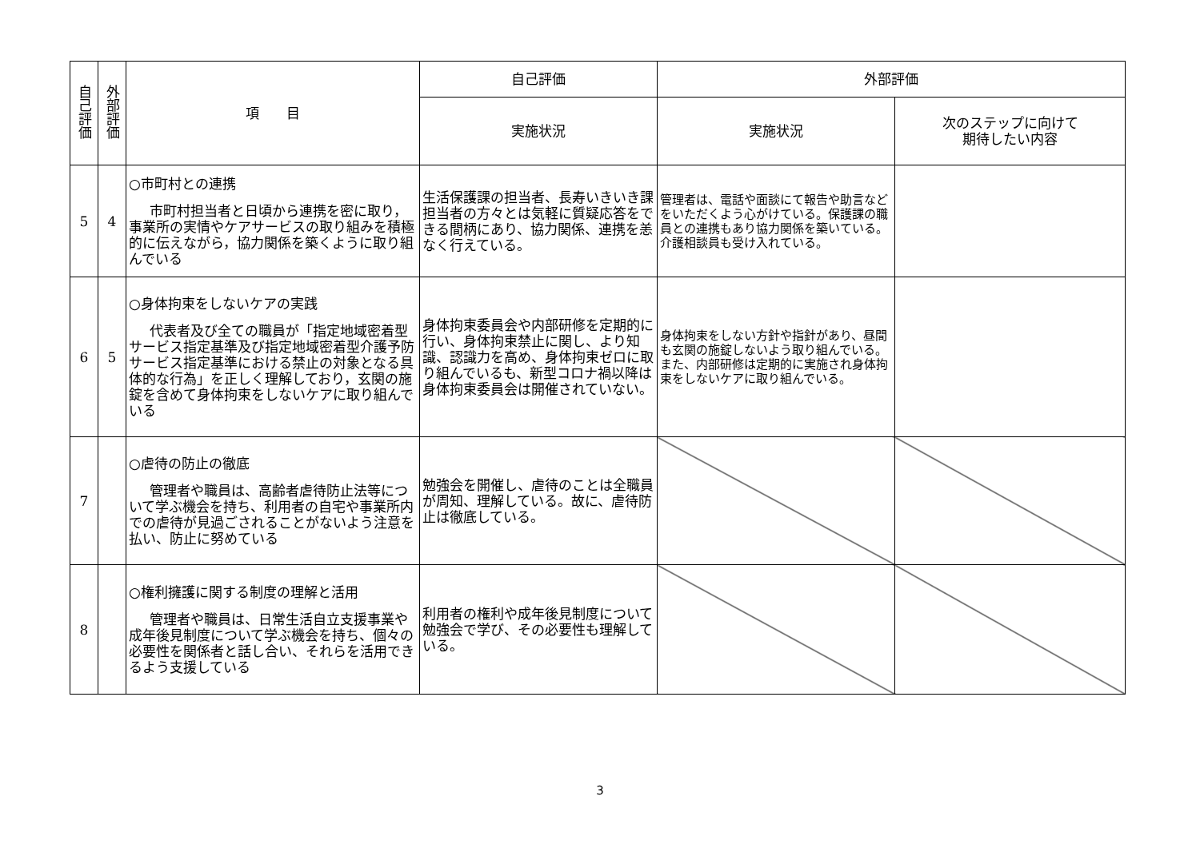| 自己評価 | 外部評価 | 項 目 | 自己評価 | 外部評価 | |
| --- | --- | --- | --- | --- | --- |
| | | | 実施状況 | 実施状況 | 次のステップに向けて 期待したい内容 |
| 5 | 4 | ○市町村との連携 市町村担当者と日頃から連携を密に取り，事業所の実情やケアサービスの取り組みを積極的に伝えながら，協力関係を築くように取り組んでいる | 生活保護課の担当者、長寿いきいき課担当者の方々とは気軽に質疑応答をできる間柄にあり、協力関係、連携を恙なく行えている。 | 管理者は、電話や面談にて報告や助言などをいただくよう心がけている。保護課の職員との連携もあり協力関係を築いている。介護相談員も受け入れている。 | |
| 6 | 5 | ○身体拘束をしないケアの実践 代表者及び全ての職員が「指定地域密着型サービス指定基準及び指定地域密着型介護予防サービス指定基準における禁止の対象となる具体的な行為」を正しく理解しており，玄関の施錠を含めて身体拘束をしないケアに取り組んでいる | 身体拘束委員会や内部研修を定期的に行い、身体拘束禁止に関し、より知識、認識力を高め、身体拘束ゼロに取り組んでいるも、新型コロナ禍以降は身体拘束委員会は開催されていない。 | 身体拘束をしない方針や指針があり、昼間も玄関の施錠しないよう取り組んでいる。また、内部研修は定期的に実施され身体拘束をしないケアに取り組んでいる。 | |
| 7 | | ○虐待の防止の徹底 管理者や職員は、高齢者虐待防止法等について学ぶ機会を持ち、利用者の自宅や事業所内での虐待が見過ごされることがないよう注意を払い、防止に努めている | 勉強会を開催し、虐待のことは全職員が周知、理解している。故に、虐待防止は徹底している。 | | |
| 8 | | ○権利擁護に関する制度の理解と活用 管理者や職員は、日常生活自立支援事業や成年後見制度について学ぶ機会を持ち、個々の必要性を関係者と話し合い、それらを活用できるよう支援している | 利用者の権利や成年後見制度について勉強会で学び、その必要性も理解している。 | | |
3